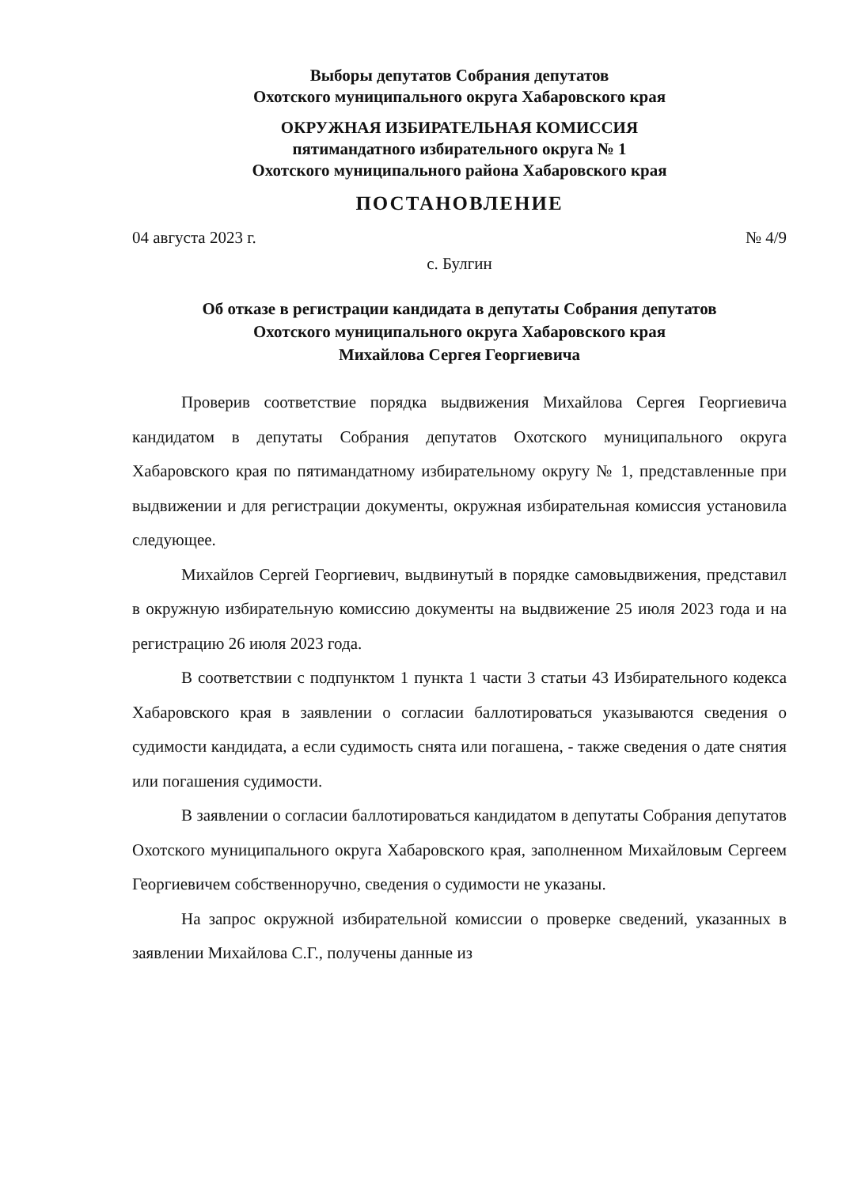Выборы депутатов Собрания депутатов
Охотского муниципального округа Хабаровского края
ОКРУЖНАЯ ИЗБИРАТЕЛЬНАЯ КОМИССИЯ
пятимандатного избирательного округа № 1
Охотского муниципального района Хабаровского края
ПОСТАНОВЛЕНИЕ
04 августа 2023 г. № 4/9
с. Булгин
Об отказе в регистрации кандидата в депутаты Собрания депутатов
Охотского муниципального округа Хабаровского края
Михайлова Сергея Георгиевича
Проверив соответствие порядка выдвижения Михайлова Сергея Георгиевича кандидатом в депутаты Собрания депутатов Охотского муниципального округа Хабаровского края по пятимандатному избирательному округу № 1, представленные при выдвижении и для регистрации документы, окружная избирательная комиссия установила следующее.
Михайлов Сергей Георгиевич, выдвинутый в порядке самовыдвижения, представил в окружную избирательную комиссию документы на выдвижение 25 июля 2023 года и на регистрацию 26 июля 2023 года.
В соответствии с подпунктом 1 пункта 1 части 3 статьи 43 Избирательного кодекса Хабаровского края в заявлении о согласии баллотироваться указываются сведения о судимости кандидата, а если судимость снята или погашена, - также сведения о дате снятия или погашения судимости.
В заявлении о согласии баллотироваться кандидатом в депутаты Собрания депутатов Охотского муниципального округа Хабаровского края, заполненном Михайловым Сергеем Георгиевичем собственноручно, сведения о судимости не указаны.
На запрос окружной избирательной комиссии о проверке сведений, указанных в заявлении Михайлова С.Г., получены данные из